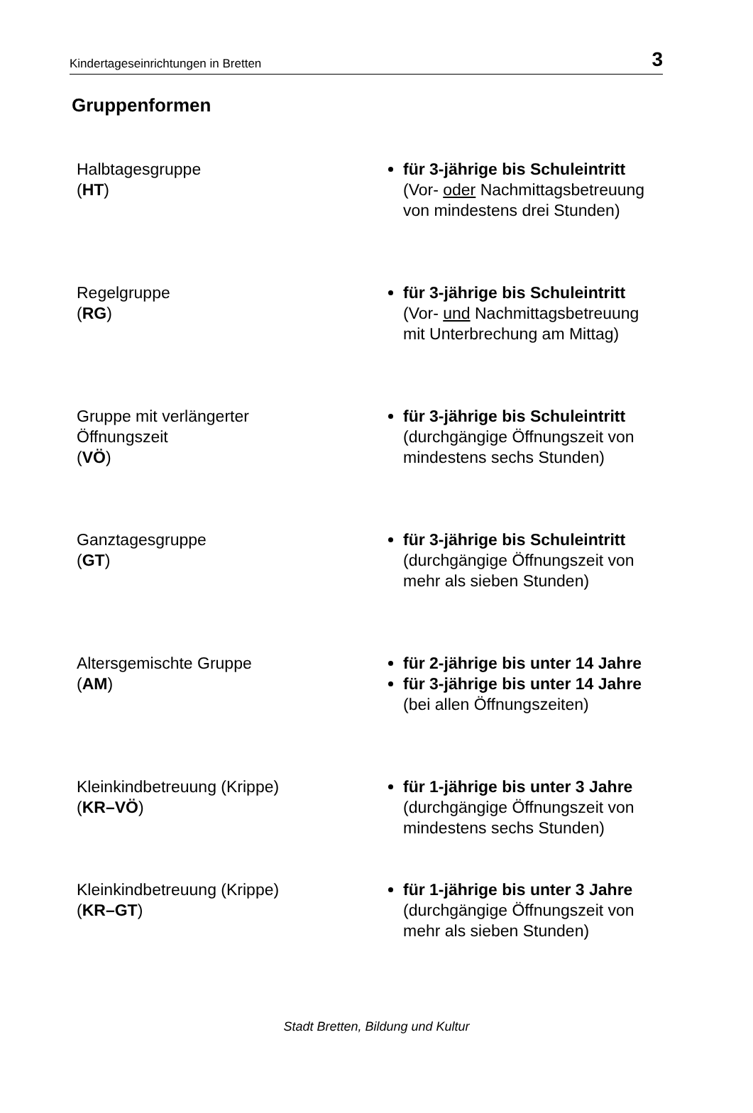Kindertageseinrichtungen in Bretten 3
Gruppenformen
Halbtagesgruppe
(HT)
für 3-jährige bis Schuleintritt
(Vor- oder Nachmittagsbetreuung
von mindestens drei Stunden)
Regelgruppe
(RG)
für 3-jährige bis Schuleintritt
(Vor- und Nachmittagsbetreuung
mit Unterbrechung am Mittag)
Gruppe mit verlängerter
Öffnungszeit
(VÖ)
für 3-jährige bis Schuleintritt
(durchgängige Öffnungszeit von
mindestens sechs Stunden)
Ganztagesgruppe
(GT)
für 3-jährige bis Schuleintritt
(durchgängige Öffnungszeit von
mehr als sieben Stunden)
Altersgemischte Gruppe
(AM)
für 2-jährige bis unter 14 Jahre
für 3-jährige bis unter 14 Jahre
(bei allen Öffnungszeiten)
Kleinkindbetreuung (Krippe)
(KR–VÖ)
für 1-jährige bis unter 3 Jahre
(durchgängige Öffnungszeit von
mindestens sechs Stunden)
Kleinkindbetreuung (Krippe)
(KR–GT)
für 1-jährige bis unter 3 Jahre
(durchgängige Öffnungszeit von
mehr als sieben Stunden)
Stadt Bretten, Bildung und Kultur